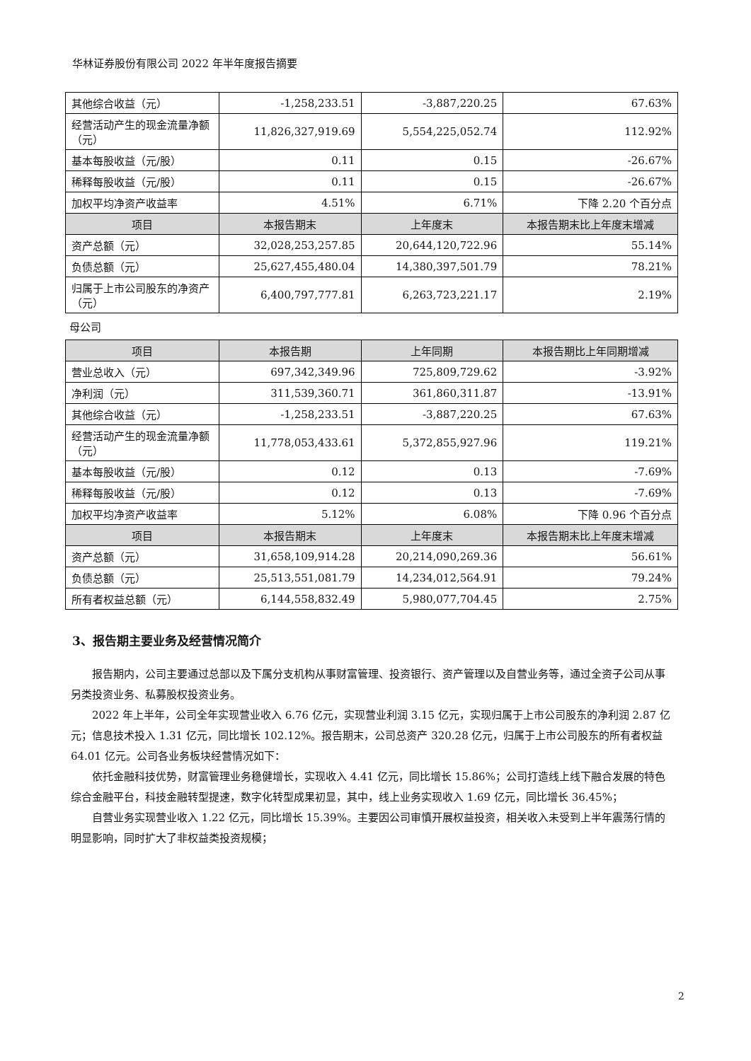华林证券股份有限公司 2022 年半年度报告摘要
| 其他综合收益（元） | -1,258,233.51 | -3,887,220.25 | 67.63% |
| 经营活动产生的现金流量净额（元） | 11,826,327,919.69 | 5,554,225,052.74 | 112.92% |
| 基本每股收益（元/股） | 0.11 | 0.15 | -26.67% |
| 稀释每股收益（元/股） | 0.11 | 0.15 | -26.67% |
| 加权平均净资产收益率 | 4.51% | 6.71% | 下降 2.20 个百分点 |
| 项目 | 本报告期末 | 上年度末 | 本报告期末比上年度末增减 |
| 资产总额（元） | 32,028,253,257.85 | 20,644,120,722.96 | 55.14% |
| 负债总额（元） | 25,627,455,480.04 | 14,380,397,501.79 | 78.21% |
| 归属于上市公司股东的净资产（元） | 6,400,797,777.81 | 6,263,723,221.17 | 2.19% |
母公司
| 项目 | 本报告期 | 上年同期 | 本报告期比上年同期增减 |
| --- | --- | --- | --- |
| 营业总收入（元） | 697,342,349.96 | 725,809,729.62 | -3.92% |
| 净利润（元） | 311,539,360.71 | 361,860,311.87 | -13.91% |
| 其他综合收益（元） | -1,258,233.51 | -3,887,220.25 | 67.63% |
| 经营活动产生的现金流量净额（元） | 11,778,053,433.61 | 5,372,855,927.96 | 119.21% |
| 基本每股收益（元/股） | 0.12 | 0.13 | -7.69% |
| 稀释每股收益（元/股） | 0.12 | 0.13 | -7.69% |
| 加权平均净资产收益率 | 5.12% | 6.08% | 下降 0.96 个百分点 |
| 项目 | 本报告期末 | 上年度末 | 本报告期末比上年度末增减 |
| 资产总额（元） | 31,658,109,914.28 | 20,214,090,269.36 | 56.61% |
| 负债总额（元） | 25,513,551,081.79 | 14,234,012,564.91 | 79.24% |
| 所有者权益总额（元） | 6,144,558,832.49 | 5,980,077,704.45 | 2.75% |
3、报告期主要业务及经营情况简介
报告期内，公司主要通过总部以及下属分支机构从事财富管理、投资银行、资产管理以及自营业务等，通过全资子公司从事另类投资业务、私募股权投资业务。
2022 年上半年，公司全年实现营业收入 6.76 亿元，实现营业利润 3.15 亿元，实现归属于上市公司股东的净利润 2.87 亿元；信息技术投入 1.31 亿元，同比增长 102.12%。报告期末，公司总资产 320.28 亿元，归属于上市公司股东的所有者权益 64.01 亿元。公司各业务板块经营情况如下：
依托金融科技优势，财富管理业务稳健增长，实现收入 4.41 亿元，同比增长 15.86%；公司打造线上线下融合发展的特色综合金融平台，科技金融转型提速，数字化转型成果初显，其中，线上业务实现收入 1.69 亿元，同比增长 36.45%；
自营业务实现营业收入 1.22 亿元，同比增长 15.39%。主要因公司审慎开展权益投资，相关收入未受到上半年震荡行情的明显影响，同时扩大了非权益类投资规模；
2